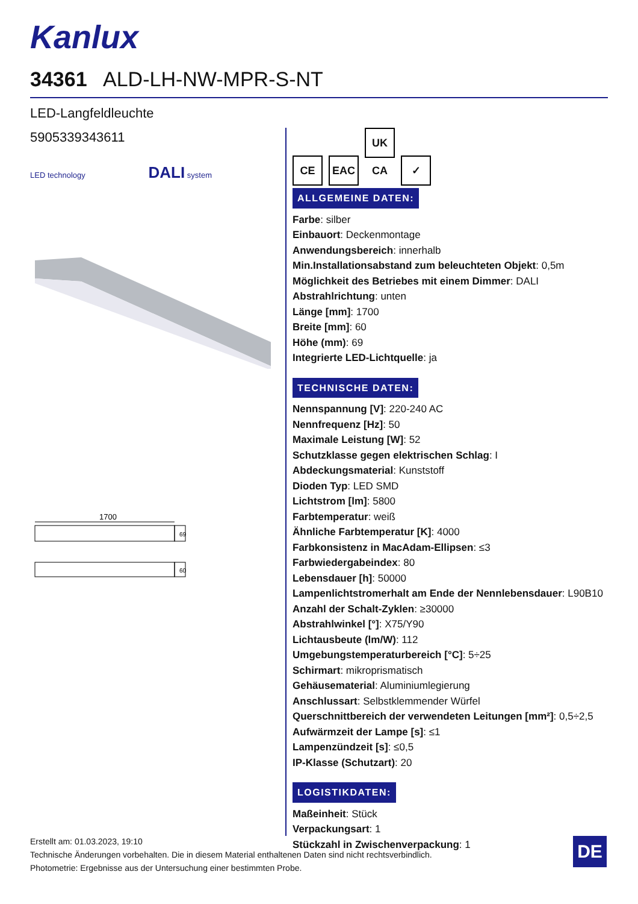Kanlux
34361 ALD-LH-NW-MPR-S-NT
LED-Langfeldleuchte
5905339343611
LED technology DALI system
1700
69
60
CE EAC UK CA ✓
ALLGEMEINE DATEN:
Farbe: silber
Einbauort: Deckenmontage
Anwendungsbereich: innerhalb
Min.Installationsabstand zum beleuchteten Objekt: 0,5m
Möglichkeit des Betriebes mit einem Dimmer: DALI
Abstrahlrichtung: unten
Länge [mm]: 1700
Breite [mm]: 60
Höhe (mm): 69
Integrierte LED-Lichtquelle: ja
TECHNISCHE DATEN:
Nennspannung [V]: 220-240 AC
Nennfrequenz [Hz]: 50
Maximale Leistung [W]: 52
Schutzklasse gegen elektrischen Schlag: I
Abdeckungsmaterial: Kunststoff
Dioden Typ: LED SMD
Lichtstrom [lm]: 5800
Farbtemperatur: weiß
Ähnliche Farbtemperatur [K]: 4000
Farbkonsistenz in MacAdam-Ellipsen: ≤3
Farbwiedergabeindex: 80
Lebensdauer [h]: 50000
Lampenlichtstromerhalt am Ende der Nennlebensdauer: L90B10
Anzahl der Schalt-Zyklen: ≥30000
Abstrahlwinkel [°]: X75/Y90
Lichtausbeute (lm/W): 112
Umgebungstemperaturbereich [°C]: 5÷25
Schirmart: mikroprismatisch
Gehäusematerial: Aluminiumlegierung
Anschlussart: Selbstklemmender Würfel
Querschnittbereich der verwendeten Leitungen [mm²]: 0,5÷2,5
Aufwärmzeit der Lampe [s]: ≤1
Lampenzündzeit [s]: ≤0,5
IP-Klasse (Schutzart): 20
LOGISTIKDATEN:
Maßeinheit: Stück
Verpackungsart: 1
Stückzahl in Zwischenverpackung: 1
Erstellt am: 01.03.2023, 19:10
Technische Änderungen vorbehalten. Die in diesem Material enthaltenen Daten sind nicht rechtsverbindlich.
Photometrie: Ergebnisse aus der Untersuchung einer bestimmten Probe.
DE